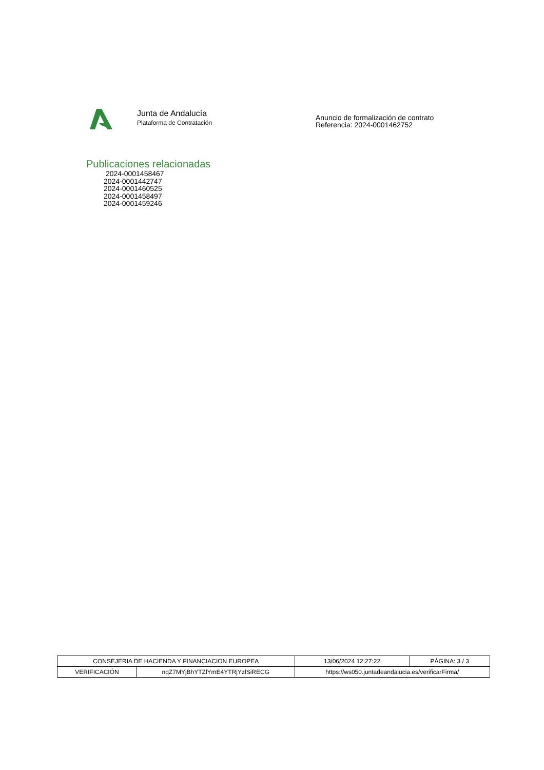Junta de Andalucía
Plataforma de Contratación
Anuncio de formalización de contrato
Referencia: 2024-0001462752
Publicaciones relacionadas
2024-0001458467
2024-0001442747
2024-0001460525
2024-0001458497
2024-0001459246
| CONSEJERIA DE HACIENDA Y FINANCIACION EUROPEA | | 13/06/2024 12:27:22 | PÁGINA: 3 / 3 |
| VERIFICACIÓN | nqZ7MYjBhYTZlYmE4YTRjYzlSiRECG | https://ws050.juntadeandalucia.es/verificarFirma/ | |